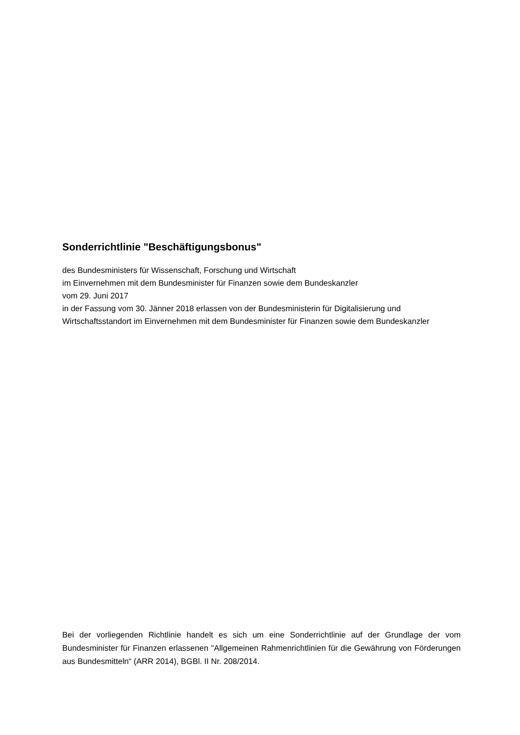Sonderrichtlinie "Beschäftigungsbonus"
des Bundesministers für Wissenschaft, Forschung und Wirtschaft
im Einvernehmen mit dem Bundesminister für Finanzen sowie dem Bundeskanzler
vom 29. Juni 2017
in der Fassung vom 30. Jänner 2018 erlassen von der Bundesministerin für Digitalisierung und Wirtschaftsstandort im Einvernehmen mit dem Bundesminister für Finanzen sowie dem Bundeskanzler
Bei der vorliegenden Richtlinie handelt es sich um eine Sonderrichtlinie auf der Grundlage der vom Bundesminister für Finanzen erlassenen "Allgemeinen Rahmenrichtlinien für die Gewährung von Förderungen aus Bundesmitteln“ (ARR 2014), BGBl. II Nr. 208/2014.